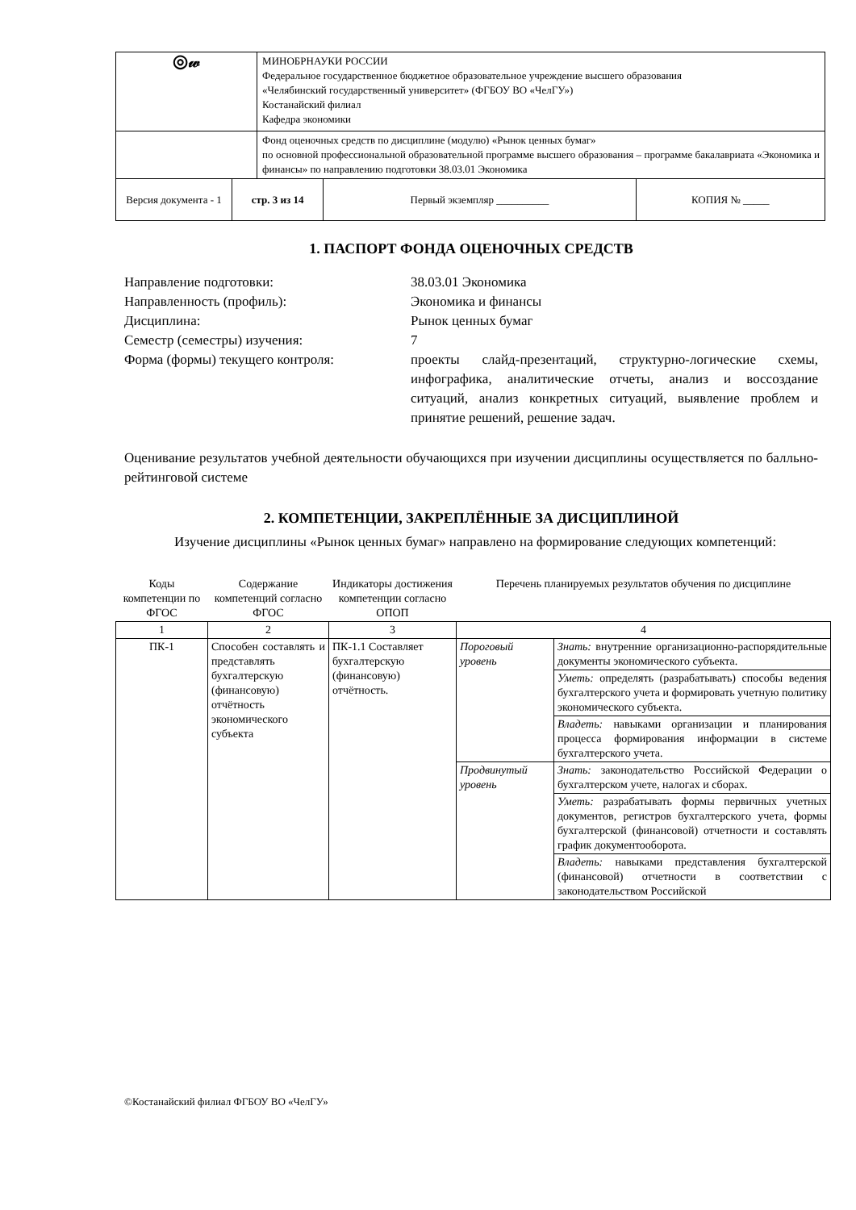| ◎𝓌 | | МИНОБРНАУКИ РОССИИ Федеральное государственное бюджетное образовательное учреждение высшего образования «Челябинский государственный университет» (ФГБОУ ВО «ЧелГУ») Костанайский филиал Кафедра экономики | | |
| | | Фонд оценочных средств по дисциплине (модулю) «Рынок ценных бумаг» по основной профессиональной образовательной программе высшего образования – программе бакалавриата «Экономика и финансы» по направлению подготовки 38.03.01 Экономика | | |
| Версия документа - 1 | стр. 3 из 14 | | Первый экземпляр __________ | КОПИЯ № _____ |
1. ПАСПОРТ ФОНДА ОЦЕНОЧНЫХ СРЕДСТВ
| Направление подготовки: | 38.03.01 Экономика |
| Направленность (профиль): | Экономика и финансы |
| Дисциплина: | Рынок ценных бумаг |
| Семестр (семестры) изучения: | 7 |
| Форма (формы) текущего контроля: | проекты слайд-презентаций, структурно-логические схемы, инфографика, аналитические отчеты, анализ и воссоздание ситуаций, анализ конкретных ситуаций, выявление проблем и принятие решений, решение задач. |
Оценивание результатов учебной деятельности обучающихся при изучении дисциплины осуществляется по балльно-рейтинговой системе
2. КОМПЕТЕНЦИИ, ЗАКРЕПЛЁННЫЕ ЗА ДИСЦИПЛИНОЙ
Изучение дисциплины «Рынок ценных бумаг» направлено на формирование следующих компетенций:
| Коды компетенции по ФГОС | Содержание компетенций согласно ФГОС | Индикаторы достижения компетенции согласно ОПОП | Перечень планируемых результатов обучения по дисциплине | |
| --- | --- | --- | --- | --- |
| 1 | 2 | 3 | 4 | |
| ПК-1 | Способен составлять и представлять бухгалтерскую (финансовую) отчётность экономического субъекта | ПК-1.1 Составляет бухгалтерскую (финансовую) отчётность. | Пороговый уровень | Знать: внутренние организационно-распорядительные документы экономического субъекта. |
| | | | | Уметь: определять (разрабатывать) способы ведения бухгалтерского учета и формировать учетную политику экономического субъекта. |
| | | | | Владеть: навыками организации и планирования процесса формирования информации в системе бухгалтерского учета. |
| | | | Продвинутый уровень | Знать: законодательство Российской Федерации о бухгалтерском учете, налогах и сборах. |
| | | | | Уметь: разрабатывать формы первичных учетных документов, регистров бухгалтерского учета, формы бухгалтерской (финансовой) отчетности и составлять график документооборота. |
| | | | | Владеть: навыками представления бухгалтерской (финансовой) отчетности в соответствии с законодательством Российской |
©Костанайский филиал ФГБОУ ВО «ЧелГУ»